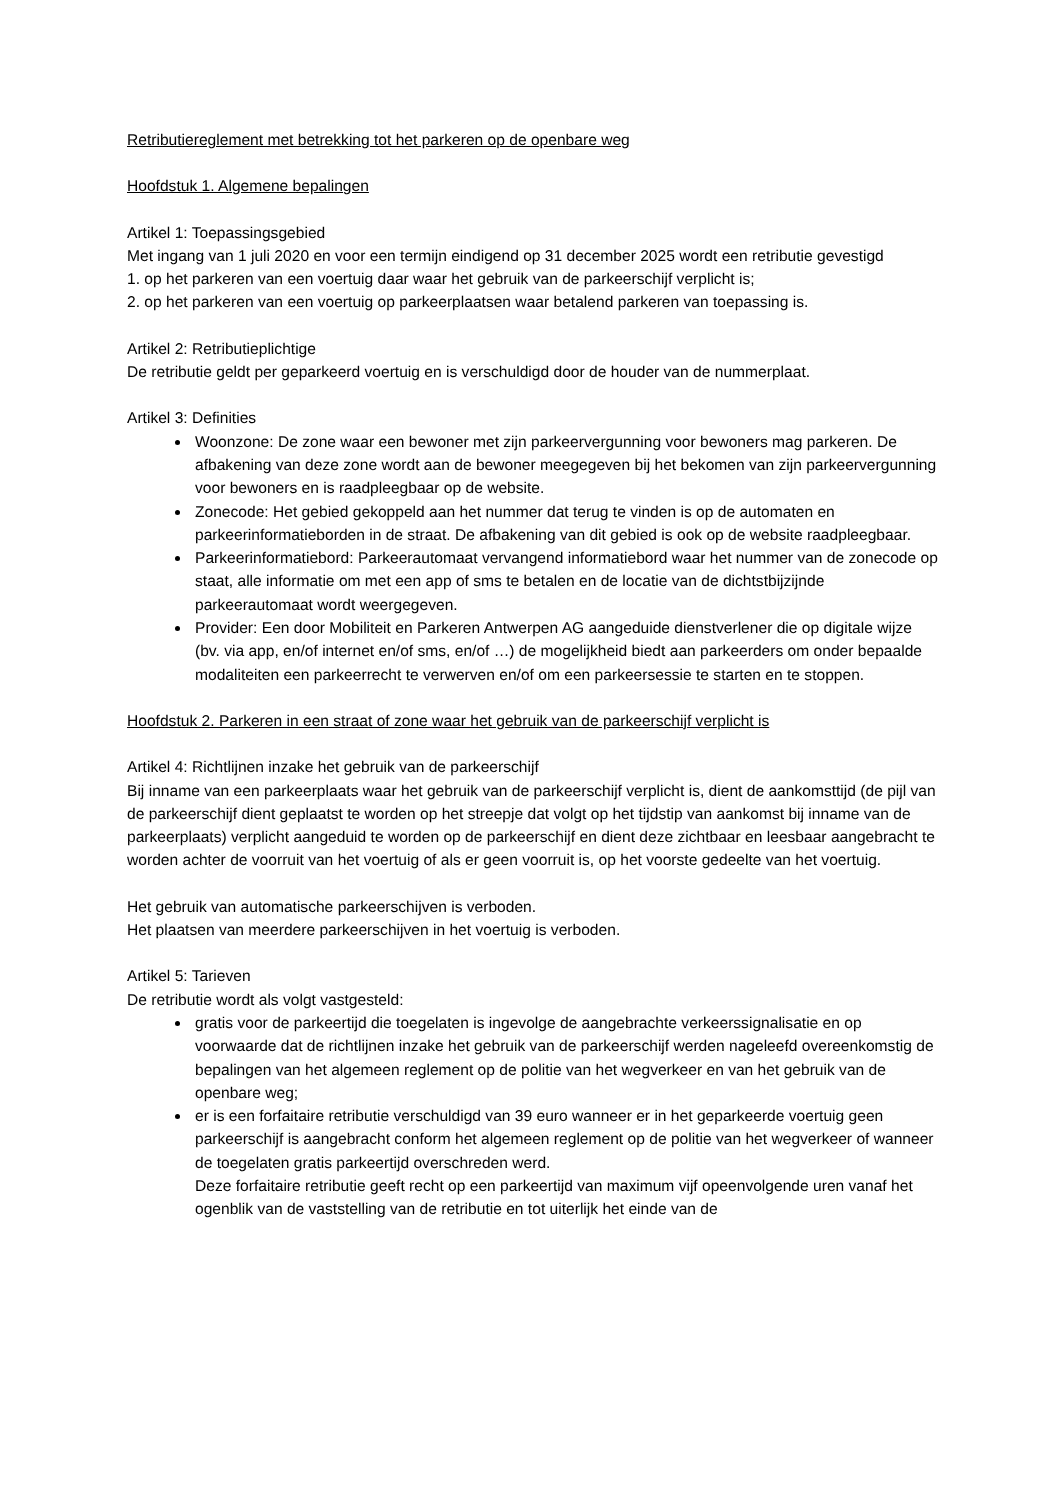Retributiereglement met betrekking tot het parkeren op de openbare weg
Hoofdstuk 1. Algemene bepalingen
Artikel 1: Toepassingsgebied
Met ingang van 1 juli 2020 en voor een termijn eindigend op 31 december 2025 wordt een retributie gevestigd
1. op het parkeren van een voertuig daar waar het gebruik van de parkeerschijf verplicht is;
2. op het parkeren van een voertuig op parkeerplaatsen waar betalend parkeren van toepassing is.
Artikel 2: Retributieplichtige
De retributie geldt per geparkeerd voertuig en is verschuldigd door de houder van de nummerplaat.
Artikel 3: Definities
Woonzone: De zone waar een bewoner met zijn parkeervergunning voor bewoners mag parkeren. De afbakening van deze zone wordt aan de bewoner meegegeven bij het bekomen van zijn parkeervergunning voor bewoners en is raadpleegbaar op de website.
Zonecode: Het gebied gekoppeld aan het nummer dat terug te vinden is op de automaten en parkeerinformatieborden in de straat. De afbakening van dit gebied is ook op de website raadpleegbaar.
Parkeerinformatiebord: Parkeerautomaat vervangend informatiebord waar het nummer van de zonecode op staat, alle informatie om met een app of sms te betalen en de locatie van de dichtstbijzijnde parkeerautomaat wordt weergegeven.
Provider: Een door Mobiliteit en Parkeren Antwerpen AG aangeduide dienstverlener die op digitale wijze (bv. via app, en/of internet en/of sms, en/of …) de mogelijkheid biedt aan parkeerders om onder bepaalde modaliteiten een parkeerrecht te verwerven en/of om een parkeersessie te starten en te stoppen.
Hoofdstuk 2. Parkeren in een straat of zone waar het gebruik van de parkeerschijf verplicht is
Artikel 4: Richtlijnen inzake het gebruik van de parkeerschijf
Bij inname van een parkeerplaats waar het gebruik van de parkeerschijf verplicht is, dient de aankomsttijd (de pijl van de parkeerschijf dient geplaatst te worden op het streepje dat volgt op het tijdstip van aankomst bij inname van de parkeerplaats) verplicht aangeduid te worden op de parkeerschijf en dient deze zichtbaar en leesbaar aangebracht te worden achter de voorruit van het voertuig of als er geen voorruit is, op het voorste gedeelte van het voertuig.
Het gebruik van automatische parkeerschijven is verboden.
Het plaatsen van meerdere parkeerschijven in het voertuig is verboden.
Artikel 5: Tarieven
De retributie wordt als volgt vastgesteld:
gratis voor de parkeertijd die toegelaten is ingevolge de aangebrachte verkeerssignalisatie en op voorwaarde dat de richtlijnen inzake het gebruik van de parkeerschijf werden nageleefd overeenkomstig de bepalingen van het algemeen reglement op de politie van het wegverkeer en van het gebruik van de openbare weg;
er is een forfaitaire retributie verschuldigd van 39 euro wanneer er in het geparkeerde voertuig geen parkeerschijf is aangebracht conform het algemeen reglement op de politie van het wegverkeer of wanneer de toegelaten gratis parkeertijd overschreden werd.
Deze forfaitaire retributie geeft recht op een parkeertijd van maximum vijf opeenvolgende uren vanaf het ogenblik van de vaststelling van de retributie en tot uiterlijk het einde van de